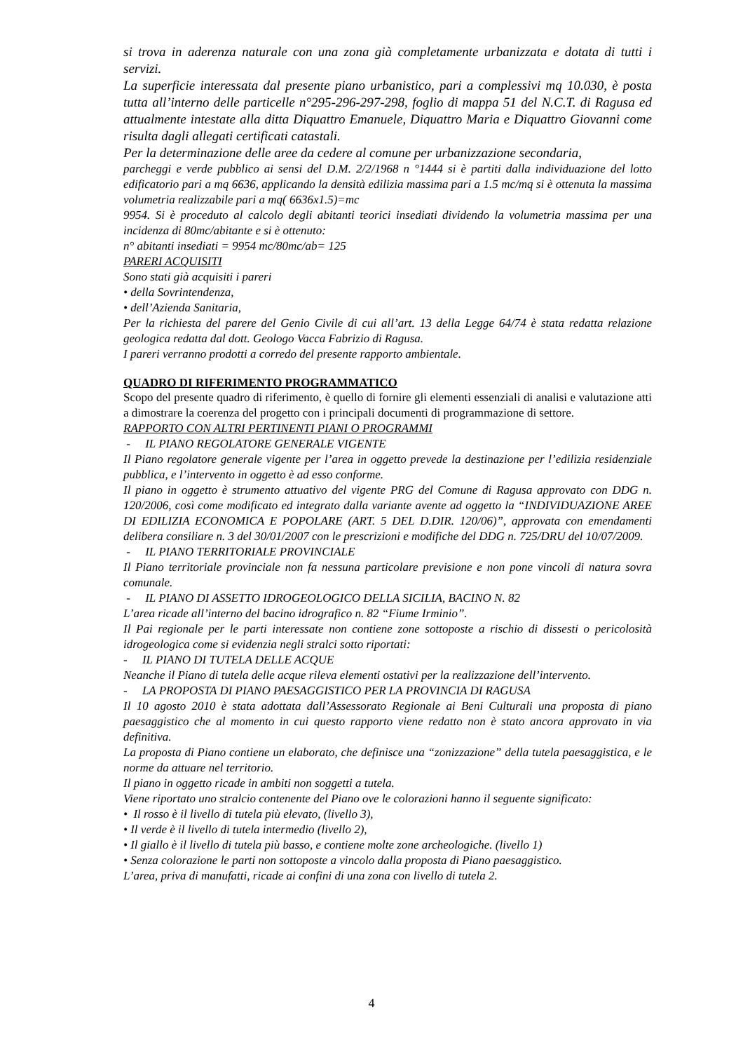si trova in aderenza naturale con una zona già completamente urbanizzata e dotata di tutti i servizi.
La superficie interessata dal presente piano urbanistico, pari a complessivi mq 10.030, è posta tutta all’interno delle particelle n°295-296-297-298, foglio di mappa 51 del N.C.T. di Ragusa ed attualmente intestate alla ditta Diquattro Emanuele, Diquattro Maria e Diquattro Giovanni come risulta dagli allegati certificati catastali.
Per la determinazione delle aree da cedere al comune per urbanizzazione secondaria,
parcheggi e verde pubblico ai sensi del D.M. 2/2/1968 n °1444 si è partiti dalla individuazione del lotto edificatorio pari a mq 6636, applicando la densità edilizia massima pari a 1.5 mc/mq si è ottenuta la massima volumetria realizzabile pari a mq( 6636x1.5)=mc
9954. Si è proceduto al calcolo degli abitanti teorici insediati dividendo la volumetria massima per una incidenza di 80mc/abitante e si è ottenuto:
n° abitanti insediati = 9954 mc/80mc/ab= 125
PARERI ACQUISITI
Sono stati già acquisiti i pareri
• della Sovrintendenza,
• dell’Azienda Sanitaria,
Per la richiesta del parere del Genio Civile di cui all’art. 13 della Legge 64/74 è stata redatta relazione geologica redatta dal dott. Geologo Vacca Fabrizio di Ragusa.
I pareri verranno prodotti a corredo del presente rapporto ambientale.
QUADRO DI RIFERIMENTO PROGRAMMATICO
Scopo del presente quadro di riferimento, è quello di fornire gli elementi essenziali di analisi e valutazione atti a dimostrare la coerenza del progetto con i principali documenti di programmazione di settore.
RAPPORTO CON ALTRI PERTINENTI PIANI O PROGRAMMI
- IL PIANO REGOLATORE GENERALE VIGENTE
Il Piano regolatore generale vigente per l’area in oggetto prevede la destinazione per l’edilizia residenziale pubblica, e l’intervento in oggetto è ad esso conforme.
Il piano in oggetto è strumento attuativo del vigente PRG del Comune di Ragusa approvato con DDG n. 120/2006, così come modificato ed integrato dalla variante avente ad oggetto la “INDIVIDUAZIONE AREE DI EDILIZIA ECONOMICA E POPOLARE (ART. 5 DEL D.DIR. 120/06)”, approvata con emendamenti delibera consiliare n. 3 del 30/01/2007 con le prescrizioni e modifiche del DDG n. 725/DRU del 10/07/2009.
- IL PIANO TERRITORIALE PROVINCIALE
Il Piano territoriale provinciale non fa nessuna particolare previsione e non pone vincoli di natura sovra comunale.
- IL PIANO DI ASSETTO IDROGEOLOGICO DELLA SICILIA, BACINO N. 82
L’area ricade all’interno del bacino idrografico n. 82 “Fiume Irminio”.
Il Pai regionale per le parti interessate non contiene zone sottoposte a rischio di dissesti o pericolosità idrogeologica come si evidenzia negli stralci sotto riportati:
- IL PIANO DI TUTELA DELLE ACQUE
Neanche il Piano di tutela delle acque rileva elementi ostativi per la realizzazione dell’intervento.
- LA PROPOSTA DI PIANO PAESAGGISTICO PER LA PROVINCIA DI RAGUSA
Il 10 agosto 2010 è stata adottata dall’Assessorato Regionale ai Beni Culturali una proposta di piano paesaggistico che al momento in cui questo rapporto viene redatto non è stato ancora approvato in via definitiva.
La proposta di Piano contiene un elaborato, che definisce una “zonizzazione” della tutela paesaggistica, e le norme da attuare nel territorio.
Il piano in oggetto ricade in ambiti non soggetti a tutela.
Viene riportato uno stralcio contenente del Piano ove le colorazioni hanno il seguente significato:
• Il rosso è il livello di tutela più elevato, (livello 3),
• Il verde è il livello di tutela intermedio (livello 2),
• Il giallo è il livello di tutela più basso, e contiene molte zone archeologiche. (livello 1)
• Senza colorazione le parti non sottoposte a vincolo dalla proposta di Piano paesaggistico.
L’area, priva di manufatti, ricade ai confini di una zona con livello di tutela 2.
4